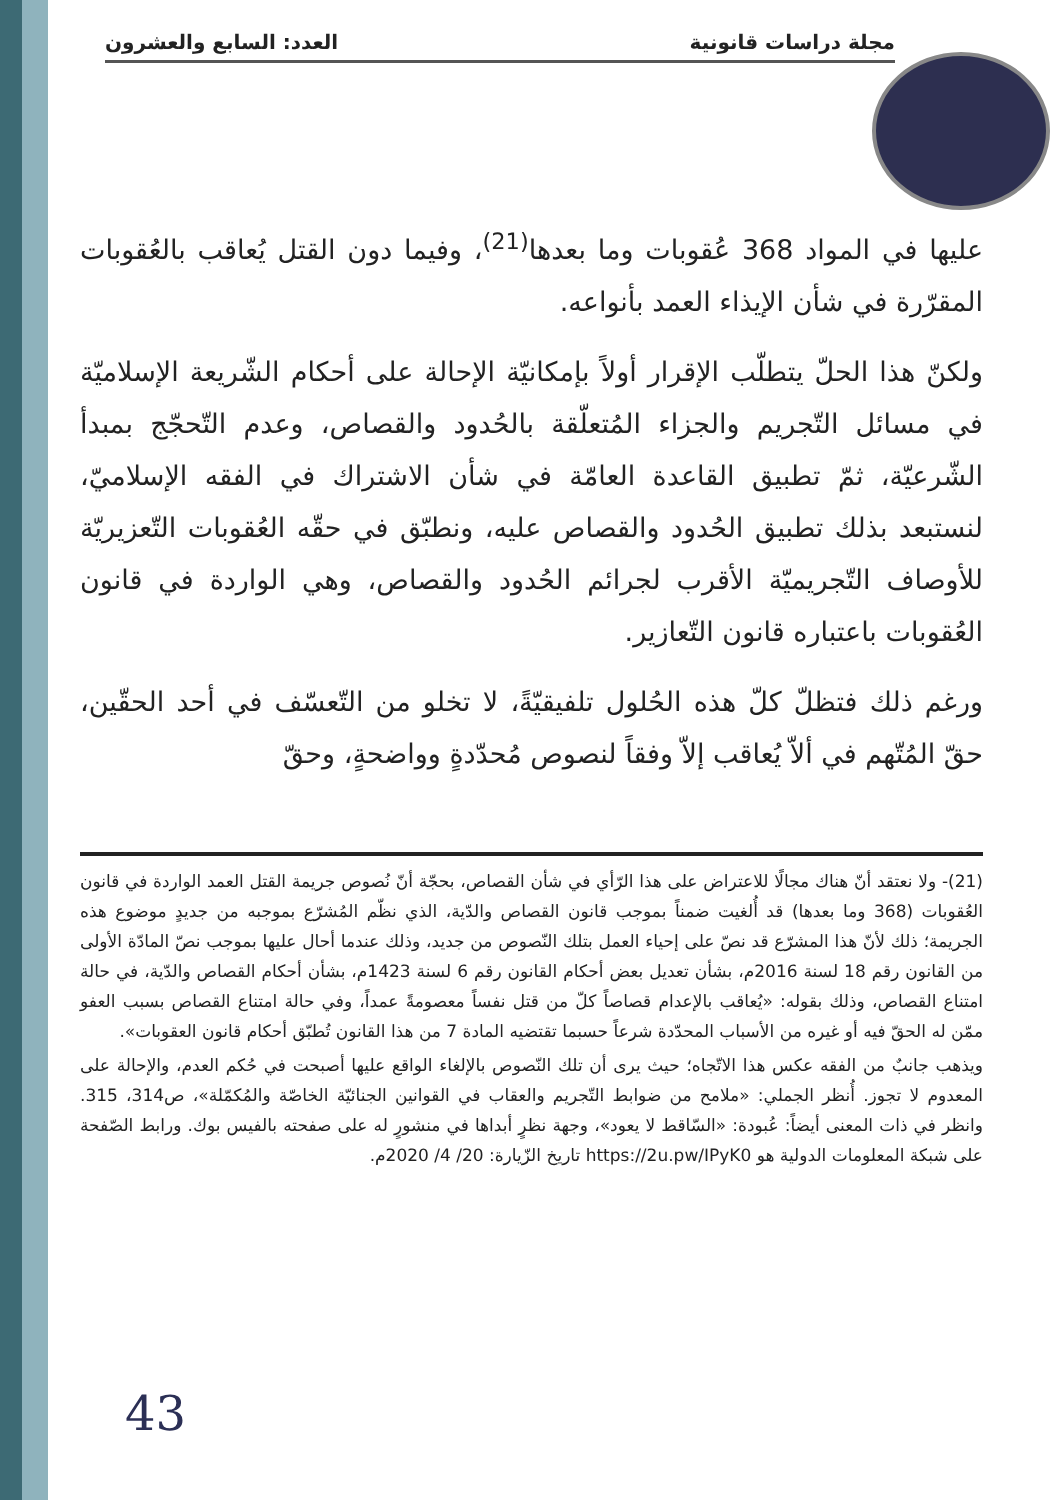مجلة دراسات قانونية العدد: السابع والعشرون
عليها في المواد 368 عُقوبات وما بعدها<sup>(21)</sup>، وفيما دون القتل يُعاقب بالعُقوبات المقرّرة في شأن الإيذاء العمد بأنواعه.
ولكنّ هذا الحلّ يتطلّب الإقرار أولاً بإمكانيّة الإحالة على أحكام الشّريعة الإسلاميّة في مسائل التّجريم والجزاء المُتعلّقة بالحُدود والقصاص، وعدم التّحجّج بمبدأ الشّرعيّة، ثمّ تطبيق القاعدة العامّة في شأن الاشتراك في الفقه الإسلاميّ، لنستبعد بذلك تطبيق الحُدود والقصاص عليه، ونطبّق في حقّه العُقوبات التّعزيريّة للأوصاف التّجريميّة الأقرب لجرائم الحُدود والقصاص، وهي الواردة في قانون العُقوبات باعتباره قانون التّعازير.
ورغم ذلك فتظلّ كلّ هذه الحُلول تلفيقيّةً، لا تخلو من التّعسّف في أحد الحقّين، حقّ المُتّهم في ألاّ يُعاقب إلاّ وفقاً لنصوص مُحدّدةٍ وواضحةٍ، وحقّ
(21)- ولا نعتقد أنّ هناك مجالًا للاعتراض على هذا الرّأي في شأن القصاص، بحجّة أنّ نُصوص جريمة القتل العمد الواردة في قانون العُقوبات (368 وما بعدها) قد أُلغيت ضمناً بموجب قانون القصاص والدّية، الذي نظّم المُشرّع بموجبه من جديدٍ موضوع هذه الجريمة؛ ذلك لأنّ هذا المشرّع قد نصّ على إحياء العمل بتلك النّصوص من جديد، وذلك عندما أحال عليها بموجب نصّ المادّة الأولى من القانون رقم 18 لسنة 2016م، بشأن تعديل بعض أحكام القانون رقم 6 لسنة 1423م، بشأن أحكام القصاص والدّية، في حالة امتناع القصاص، وذلك بقوله: «يُعاقب بالإعدام قصاصاً كلّ من قتل نفساً معصومةً عمداً، وفي حالة امتناع القصاص بسبب العفو ممّن له الحقّ فيه أو غيره من الأسباب المحدّدة شرعاً حسبما تقتضيه المادة 7 من هذا القانون تُطبّق أحكام قانون العقوبات».
ويذهب جانبٌ من الفقه عكس هذا الاتّجاه؛ حيث يرى أن تلك النّصوص بالإلغاء الواقع عليها أصبحت في حُكم العدم، والإحالة على المعدوم لا تجوز. أُنظر الجملي: «ملامح من ضوابط التّجريم والعقاب في القوانين الجنائيّة الخاصّة والمُكمّلة»، ص314، 315. وانظر في ذات المعنى أيضاً: عُبودة: «السّاقط لا يعود»، وجهة نظرٍ أبداها في منشورٍ له على صفحته بالفيس بوك. ورابط الصّفحة على شبكة المعلومات الدولية هو https://2u.pw/IPyK0 تاريخ الزّيارة: 20/ 4/ 2020م.
43